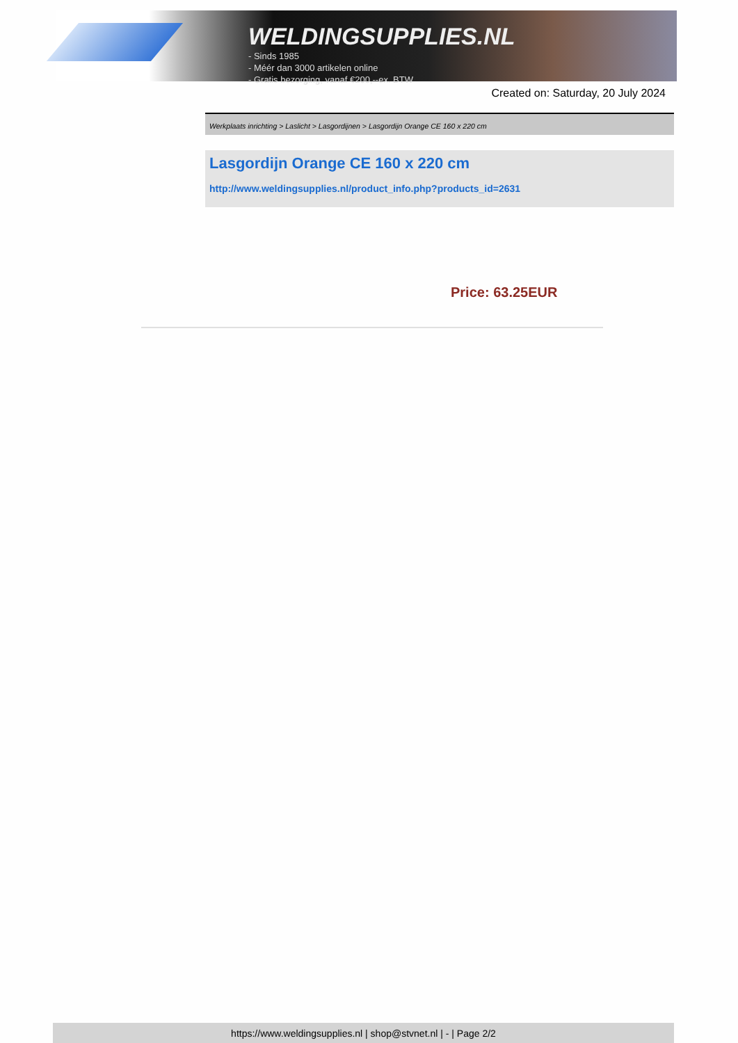WELDINGSUPPLIES.NL
- Sinds 1985
- Méér dan 3000 artikelen online
- Gratis bezorging, vanaf €200,--ex. BTW
Created on: Saturday, 20 July 2024
Werkplaats inrichting > Laslicht > Lasgordijnen > Lasgordijn Orange CE 160 x 220 cm
Lasgordijn Orange CE 160 x 220 cm
http://www.weldingsupplies.nl/product_info.php?products_id=2631
Price: 63.25EUR
https://www.weldingsupplies.nl | shop@stvnet.nl | - | Page 2/2